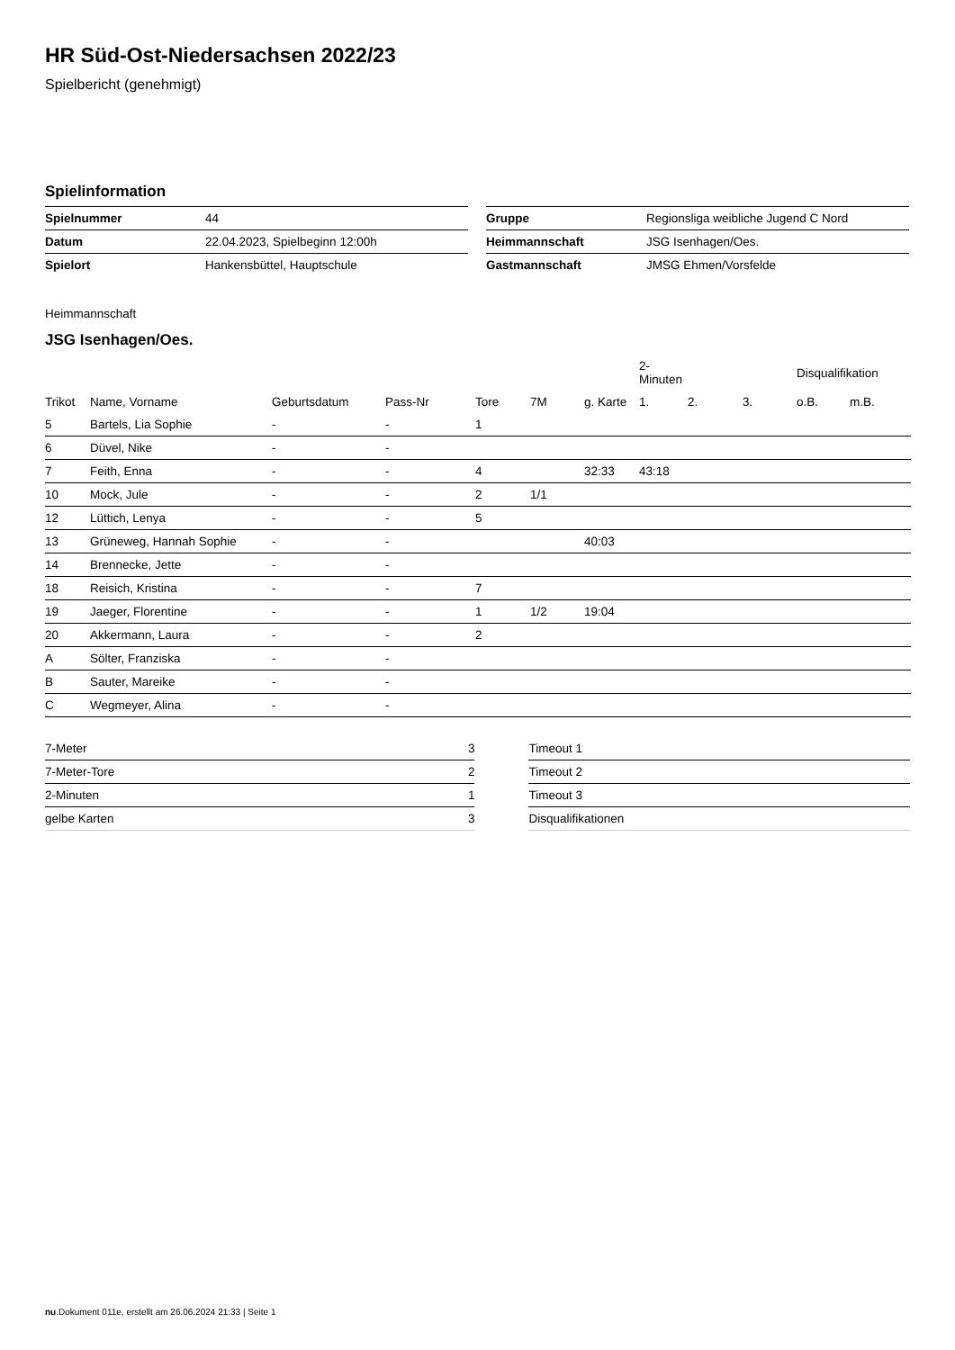HR Süd-Ost-Niedersachsen 2022/23
Spielbericht (genehmigt)
Spielinformation
| Spielnummer | 44 |
| Datum | 22.04.2023, Spielbeginn 12:00h |
| Spielort | Hankensbüttel, Hauptschule |
| Gruppe | Regionsliga weibliche Jugend C Nord |
| Heimmannschaft | JSG Isenhagen/Oes. |
| Gastmannschaft | JMSG Ehmen/Vorsfelde |
Heimmannschaft
JSG Isenhagen/Oes.
| | | | | | | | 2-Minuten | | | Disqualifikation | |
| Trikot | Name, Vorname | Geburtsdatum | Pass-Nr | Tore | 7M | g. Karte | 1. | 2. | 3. | o.B. | m.B. |
| 5 | Bartels, Lia Sophie | - | - | 1 | | | | | | | |
| 6 | Düvel, Nike | - | - | | | | | | | | |
| 7 | Feith, Enna | - | - | 4 | | 32:33 | 43:18 | | | | |
| 10 | Mock, Jule | - | - | 2 | 1/1 | | | | | | |
| 12 | Lüttich, Lenya | - | - | 5 | | | | | | | |
| 13 | Grüneweg, Hannah Sophie | - | - | | | 40:03 | | | | | |
| 14 | Brennecke, Jette | - | - | | | | | | | | |
| 18 | Reisich, Kristina | - | - | 7 | | | | | | | |
| 19 | Jaeger, Florentine | - | - | 1 | 1/2 | 19:04 | | | | | |
| 20 | Akkermann, Laura | - | - | 2 | | | | | | | |
| A | Sölter, Franziska | - | - | | | | | | | | |
| B | Sauter, Mareike | - | - | | | | | | | | |
| C | Wegmeyer, Alina | - | - | | | | | | | | |
| 7-Meter | 3 |
| 7-Meter-Tore | 2 |
| 2-Minuten | 1 |
| gelbe Karten | 3 |
| Timeout 1 |
| Timeout 2 |
| Timeout 3 |
| Disqualifikationen |
nu.Dokument 011e, erstellt am 26.06.2024 21:33 | Seite 1